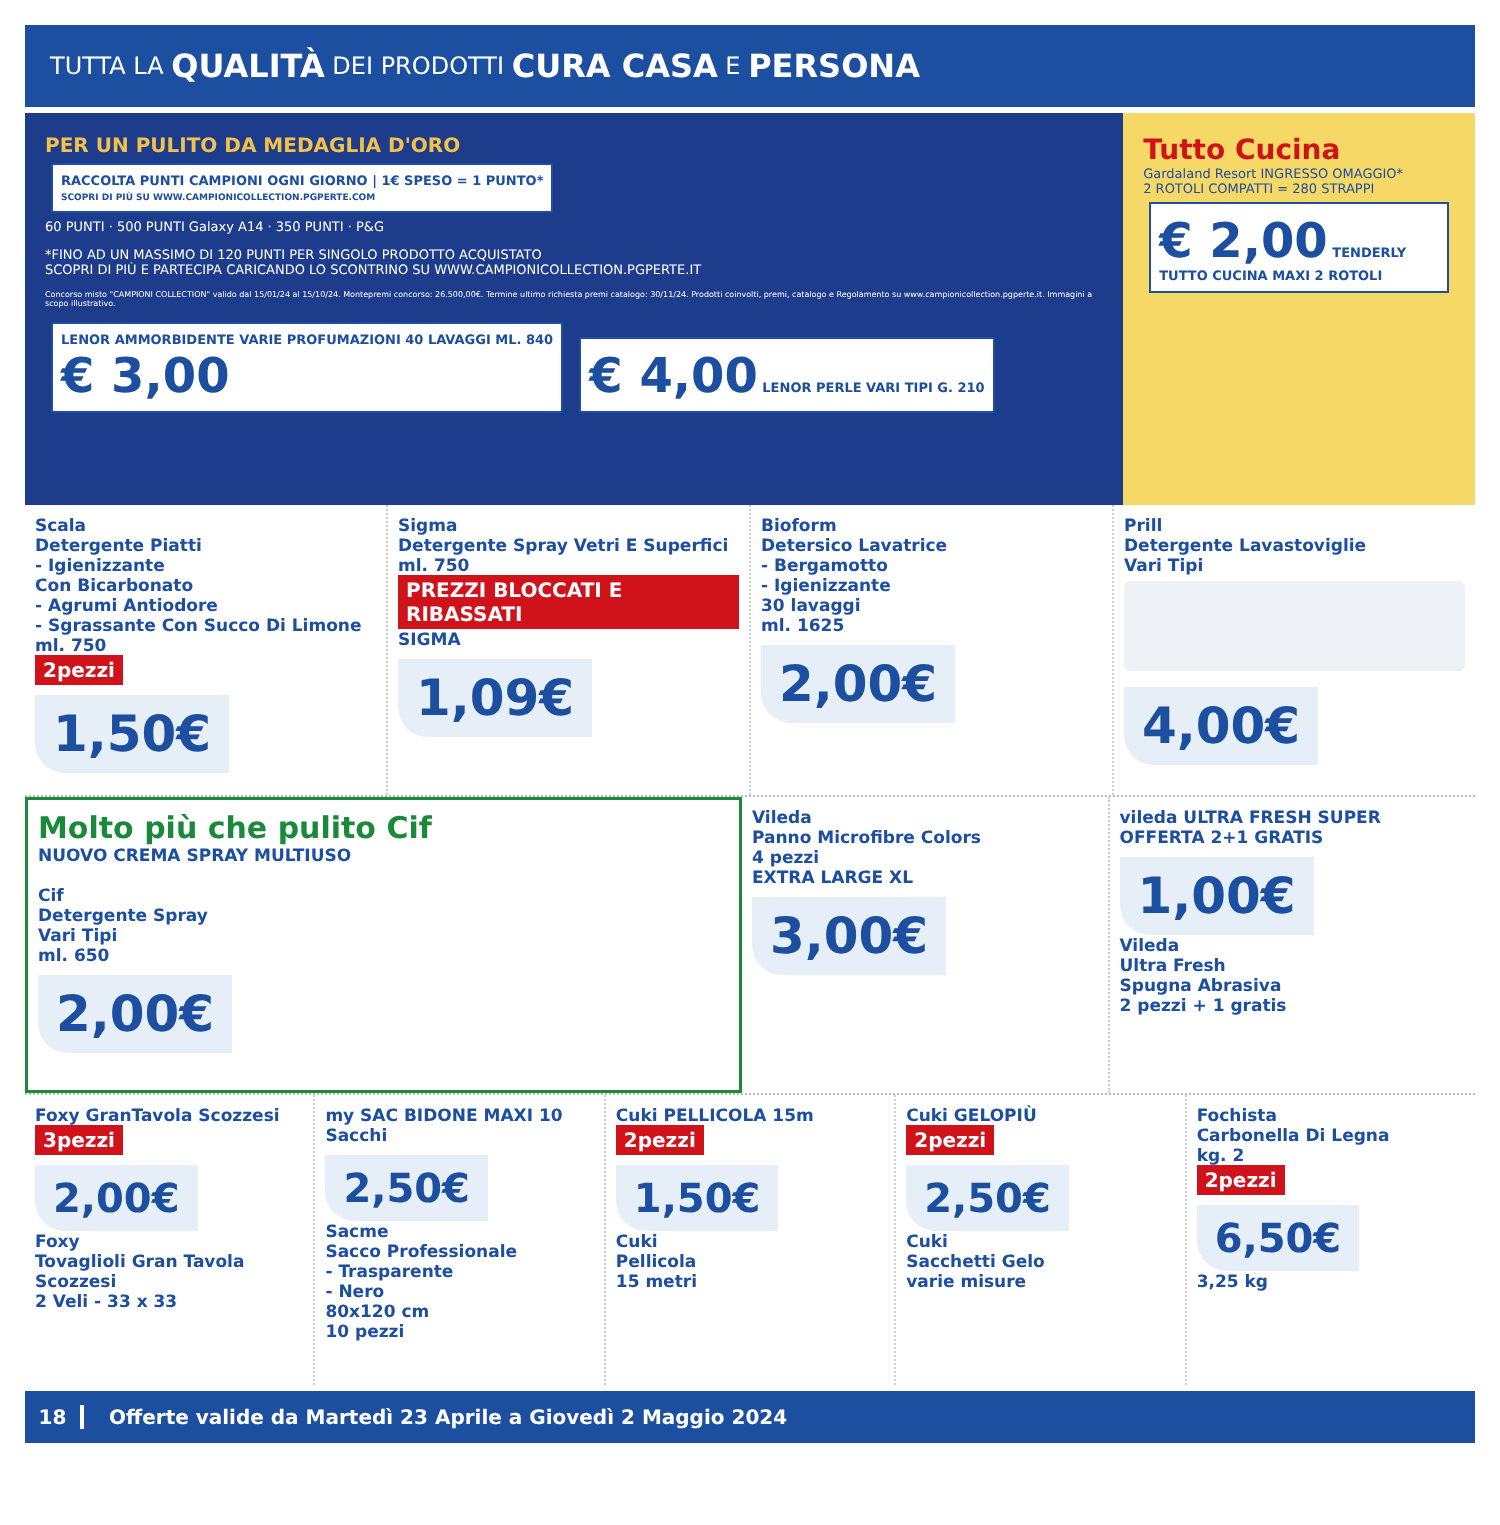TUTTA LA QUALITÀ DEI PRODOTTI CURA CASA E PERSONA
PER UN PULITO DA MEDAGLIA D'ORO
RACCOLTA PUNTI CAMPIONI OGNI GIORNO | 1€ SPESO = 1 PUNTO*
SCOPRI DI PIÙ SU WWW.CAMPIONICOLLECTION.PGPERTE.COM
60 PUNTI · 500 PUNTI Galaxy A14 · 350 PUNTI · P&G
*FINO AD UN MASSIMO DI 120 PUNTI PER SINGOLO PRODOTTO ACQUISTATO
SCOPRI DI PIÙ E PARTECIPA CARICANDO LO SCONTRINO SU WWW.CAMPIONICOLLECTION.PGPERTE.IT
Concorso misto "CAMPIONI COLLECTION" valido dal 15/01/24 al 15/10/24. Montepremi concorso: 26.500,00€. Termine ultimo richiesta premi catalogo: 30/11/24. Prodotti coinvolti, premi, catalogo e Regolamento su www.campionicollection.pgperte.it. Immagini a scopo illustrativo.
LENOR AMMORBIDENTE VARIE PROFUMAZIONI 40 LAVAGGI ML. 840
€ 3,00
€ 4,00 LENOR PERLE VARI TIPI G. 210
Tutto Cucina
Gardaland Resort INGRESSO OMAGGIO*
2 ROTOLI COMPATTI = 280 STRAPPI
€ 2,00 TENDERLY TUTTO CUCINA MAXI 2 ROTOLI
Scala
Detergente Piatti
- Igienizzante
Con Bicarbonato
- Agrumi Antiodore
- Sgrassante Con Succo Di Limone
ml. 750
2pezzi
1,50€
Sigma
Detergente Spray Vetri E Superfici
ml. 750
PREZZI BLOCCATI E RIBASSATI SIGMA
1,09€
Bioform
Detersico Lavatrice
- Bergamotto
- Igienizzante
30 lavaggi
ml. 1625
2,00€
Prill
Detergente Lavastoviglie
Vari Tipi
4,00€
Molto più che pulito Cif
NUOVO CREMA SPRAY MULTIUSO
Cif
Detergente Spray
Vari Tipi
ml. 650
2,00€
Vileda
Panno Microfibre Colors
4 pezzi
EXTRA LARGE XL
3,00€
vileda ULTRA FRESH SUPER OFFERTA 2+1 GRATIS
1,00€
Vileda
Ultra Fresh
Spugna Abrasiva
2 pezzi + 1 gratis
Foxy GranTavola Scozzesi
3pezzi
2,00€
Foxy
Tovaglioli Gran Tavola Scozzesi
2 Veli - 33 x 33
my SAC BIDONE MAXI 10 Sacchi
2,50€
Sacme
Sacco Professionale
- Trasparente
- Nero
80x120 cm
10 pezzi
Cuki PELLICOLA 15m
2pezzi
1,50€
Cuki
Pellicola
15 metri
Cuki GELOPIÙ
2pezzi
2,50€
Cuki
Sacchetti Gelo
varie misure
Fochista
Carbonella Di Legna
kg. 2
2pezzi
6,50€
3,25 kg
18 Offerte valide da Martedì 23 Aprile a Giovedì 2 Maggio 2024